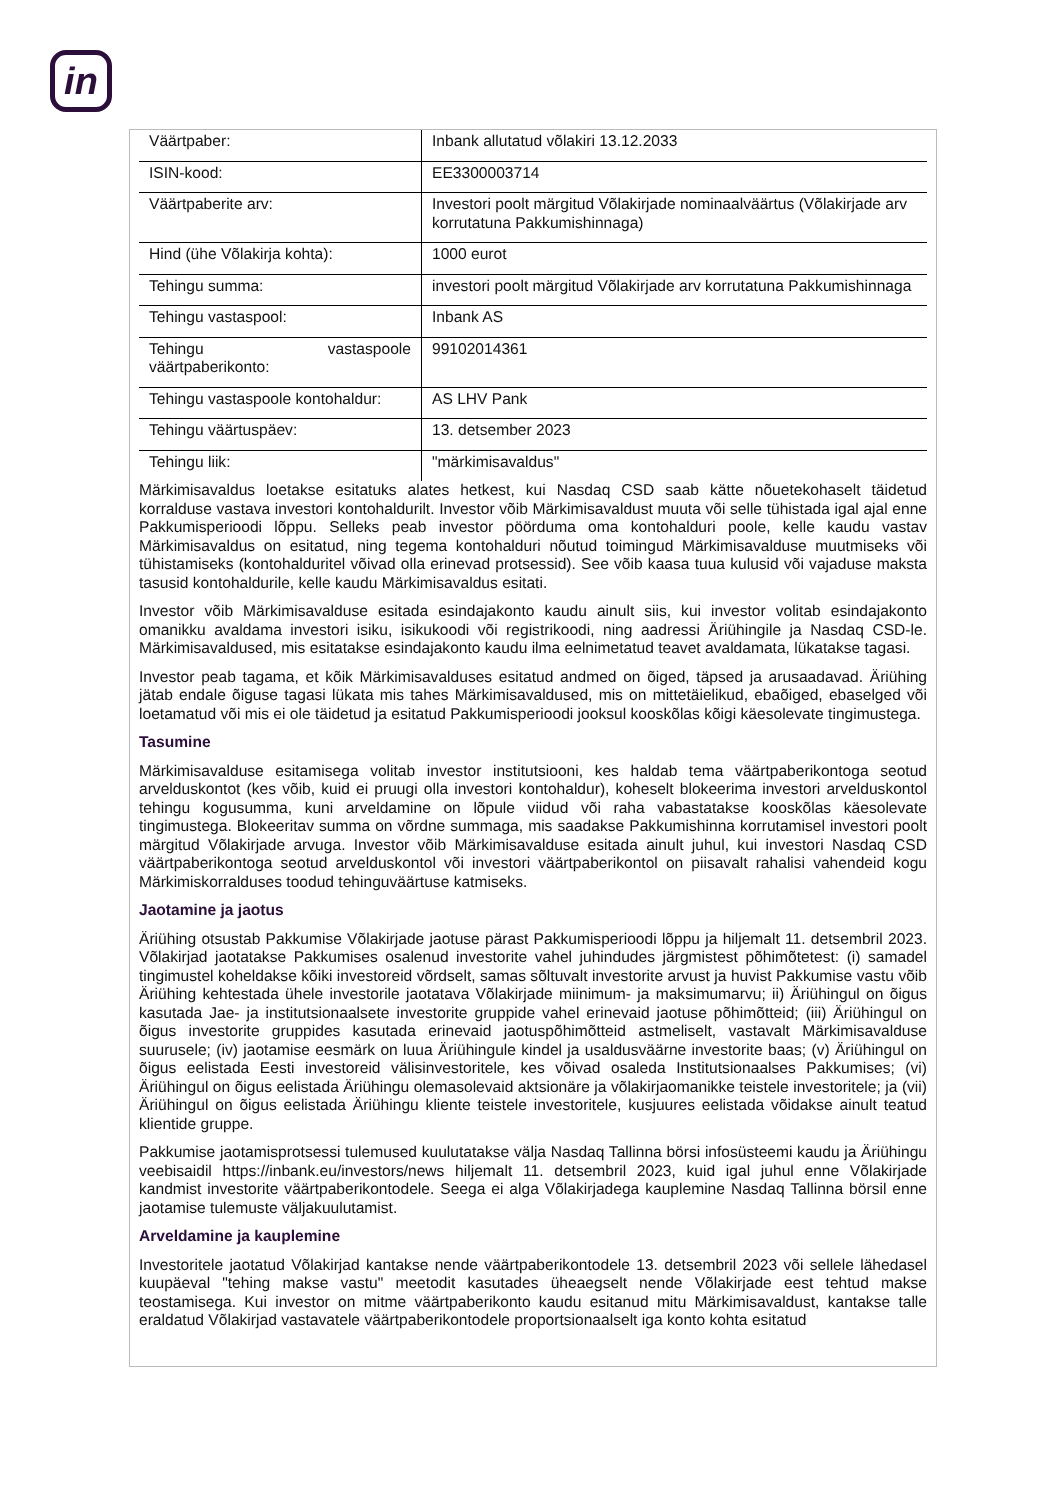in
| Väärtpaber: | Inbank allutatud võlakiri 13.12.2033 |
| ISIN-kood: | EE3300003714 |
| Väärtpaberite arv: | Investori poolt märgitud Võlakirjade nominaalväärtus (Võlakirjade arv korrutatuna Pakkumishinnaga) |
| Hind (ühe Võlakirja kohta): | 1000 eurot |
| Tehingu summa: | investori poolt märgitud Võlakirjade arv korrutatuna Pakkumishinnaga |
| Tehingu vastaspool: | Inbank AS |
| Tehingu vastaspoole väärtpaberikonto: | 99102014361 |
| Tehingu vastaspoole kontohaldur: | AS LHV Pank |
| Tehingu väärtuspäev: | 13. detsember 2023 |
| Tehingu liik: | "märkimisavaldus" |
Märkimisavaldus loetakse esitatuks alates hetkest, kui Nasdaq CSD saab kätte nõuetekohaselt täidetud korralduse vastava investori kontohaldurilt. Investor võib Märkimisavaldust muuta või selle tühistada igal ajal enne Pakkumisperioodi lõppu. Selleks peab investor pöörduma oma kontohalduri poole, kelle kaudu vastav Märkimisavaldus on esitatud, ning tegema kontohalduri nõutud toimingud Märkimisavalduse muutmiseks või tühistamiseks (kontohalduritel võivad olla erinevad protsessid). See võib kaasa tuua kulusid või vajaduse maksta tasusid kontohaldurile, kelle kaudu Märkimisavaldus esitati.
Investor võib Märkimisavalduse esitada esindajakonto kaudu ainult siis, kui investor volitab esindajakonto omanikku avaldama investori isiku, isikukoodi või registrikoodi, ning aadressi Äriühingile ja Nasdaq CSD-le. Märkimisavaldused, mis esitatakse esindajakonto kaudu ilma eelnimetatud teavet avaldamata, lükatakse tagasi.
Investor peab tagama, et kõik Märkimisavalduses esitatud andmed on õiged, täpsed ja arusaadavad. Äriühing jätab endale õiguse tagasi lükata mis tahes Märkimisavaldused, mis on mittetäielikud, ebaõiged, ebaselged või loetamatud või mis ei ole täidetud ja esitatud Pakkumisperioodi jooksul kooskõlas kõigi käesolevate tingimustega.
Tasumine
Märkimisavalduse esitamisega volitab investor institutsiooni, kes haldab tema väärtpaberikontoga seotud arvelduskontot (kes võib, kuid ei pruugi olla investori kontohaldur), koheselt blokeerima investori arvelduskontol tehingu kogusumma, kuni arveldamine on lõpule viidud või raha vabastatakse kooskõlas käesolevate tingimustega. Blokeeritav summa on võrdne summaga, mis saadakse Pakkumishinna korrutamisel investori poolt märgitud Võlakirjade arvuga. Investor võib Märkimisavalduse esitada ainult juhul, kui investori Nasdaq CSD väärtpaberikontoga seotud arvelduskontol või investori väärtpaberikontol on piisavalt rahalisi vahendeid kogu Märkimiskorralduses toodud tehinguväärtuse katmiseks.
Jaotamine ja jaotus
Äriühing otsustab Pakkumise Võlakirjade jaotuse pärast Pakkumisperioodi lõppu ja hiljemalt 11. detsembril 2023. Võlakirjad jaotatakse Pakkumises osalenud investorite vahel juhindudes järgmistest põhimõtetest: (i) samadel tingimustel koheldakse kõiki investoreid võrdselt, samas sõltuvalt investorite arvust ja huvist Pakkumise vastu võib Äriühing kehtestada ühele investorile jaotatava Võlakirjade miinimum- ja maksimumarvu; ii) Äriühingul on õigus kasutada Jae- ja institutsionaalsete investorite gruppide vahel erinevaid jaotuse põhimõtteid; (iii) Äriühingul on õigus investorite gruppides kasutada erinevaid jaotuspõhimõtteid astmeliselt, vastavalt Märkimisavalduse suurusele; (iv) jaotamise eesmärk on luua Äriühingule kindel ja usaldusväärne investorite baas; (v) Äriühingul on õigus eelistada Eesti investoreid välisinvestoritele, kes võivad osaleda Institutsionaalses Pakkumises; (vi) Äriühingul on õigus eelistada Äriühingu olemasolevaid aktsionäre ja võlakirjaomanikke teistele investoritele; ja (vii) Äriühingul on õigus eelistada Äriühingu kliente teistele investoritele, kusjuures eelistada võidakse ainult teatud klientide gruppe.
Pakkumise jaotamisprotsessi tulemused kuulutatakse välja Nasdaq Tallinna börsi infosüsteemi kaudu ja Äriühingu veebisaidil https://inbank.eu/investors/news hiljemalt 11. detsembril 2023, kuid igal juhul enne Võlakirjade kandmist investorite väärtpaberikontodele. Seega ei alga Võlakirjadega kauplemine Nasdaq Tallinna börsil enne jaotamise tulemuste väljakuulutamist.
Arveldamine ja kauplemine
Investoritele jaotatud Võlakirjad kantakse nende väärtpaberikontodele 13. detsembril 2023 või sellele lähedasel kuupäeval "tehing makse vastu" meetodit kasutades üheaegselt nende Võlakirjade eest tehtud makse teostamisega. Kui investor on mitme väärtpaberikonto kaudu esitanud mitu Märkimisavaldust, kantakse talle eraldatud Võlakirjad vastavatele väärtpaberikontodele proportsionaalselt iga konto kohta esitatud